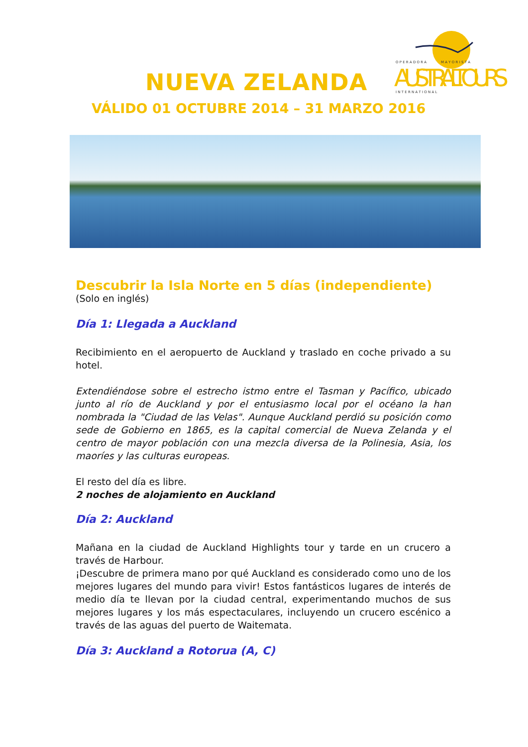O P E R A D O R A M A Y O R I S T A
AUSTRALTOURS
I N T E R N A T I O N A L
NUEVA ZELANDA
VÁLIDO 01 OCTUBRE 2014 – 31 MARZO 2016
Descubrir la Isla Norte en 5 días (independiente)
(Solo en inglés)
Día 1: Llegada a Auckland
Recibimiento en el aeropuerto de Auckland y traslado en coche privado a su hotel.
Extendiéndose sobre el estrecho istmo entre el Tasman y Pacífico, ubicado junto al río de Auckland y por el entusiasmo local por el océano la han nombrada la "Ciudad de las Velas". Aunque Auckland perdió su posición como sede de Gobierno en 1865, es la capital comercial de Nueva Zelanda y el centro de mayor población con una mezcla diversa de la Polinesia, Asia, los maoríes y las culturas europeas.
El resto del día es libre.
2 noches de alojamiento en Auckland
Día 2: Auckland
Mañana en la ciudad de Auckland Highlights tour y tarde en un crucero a través de Harbour.
¡Descubre de primera mano por qué Auckland es considerado como uno de los mejores lugares del mundo para vivir! Estos fantásticos lugares de interés de medio día te llevan por la ciudad central, experimentando muchos de sus mejores lugares y los más espectaculares, incluyendo un crucero escénico a través de las aguas del puerto de Waitemata.
Día 3: Auckland a Rotorua (A, C)